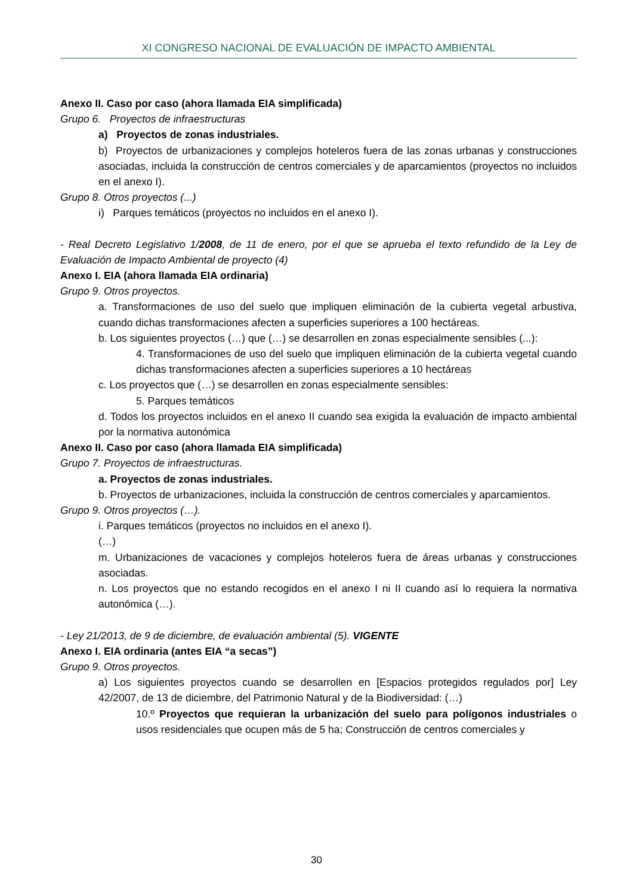XI CONGRESO NACIONAL DE EVALUACIÓN DE IMPACTO AMBIENTAL
Anexo II. Caso por caso (ahora llamada EIA simplificada)
Grupo 6. Proyectos de infraestructuras
a) Proyectos de zonas industriales.
b) Proyectos de urbanizaciones y complejos hoteleros fuera de las zonas urbanas y construcciones asociadas, incluida la construcción de centros comerciales y de aparcamientos (proyectos no incluidos en el anexo I).
Grupo 8. Otros proyectos (...)
i) Parques temáticos (proyectos no incluidos en el anexo I).
- Real Decreto Legislativo 1/2008, de 11 de enero, por el que se aprueba el texto refundido de la Ley de Evaluación de Impacto Ambiental de proyecto (4)
Anexo I. EIA (ahora llamada EIA ordinaria)
Grupo 9. Otros proyectos.
a. Transformaciones de uso del suelo que impliquen eliminación de la cubierta vegetal arbustiva, cuando dichas transformaciones afecten a superficies superiores a 100 hectáreas.
b. Los siguientes proyectos (…) que (…) se desarrollen en zonas especialmente sensibles (...):
4. Transformaciones de uso del suelo que impliquen eliminación de la cubierta vegetal cuando dichas transformaciones afecten a superficies superiores a 10 hectáreas
c. Los proyectos que (…) se desarrollen en zonas especialmente sensibles:
5. Parques temáticos
d. Todos los proyectos incluidos en el anexo II cuando sea exigida la evaluación de impacto ambiental por la normativa autonómica
Anexo II. Caso por caso (ahora llamada EIA simplificada)
Grupo 7. Proyectos de infraestructuras.
a. Proyectos de zonas industriales.
b. Proyectos de urbanizaciones, incluida la construcción de centros comerciales y aparcamientos.
Grupo 9. Otros proyectos (…).
i. Parques temáticos (proyectos no incluidos en el anexo I).
(…)
m. Urbanizaciones de vacaciones y complejos hoteleros fuera de áreas urbanas y construcciones asociadas.
n. Los proyectos que no estando recogidos en el anexo I ni II cuando así lo requiera la normativa autonómica (…).
- Ley 21/2013, de 9 de diciembre, de evaluación ambiental (5). VIGENTE
Anexo I. EIA ordinaria (antes EIA “a secas”)
Grupo 9. Otros proyectos.
a) Los siguientes proyectos cuando se desarrollen en [Espacios protegidos regulados por] Ley 42/2007, de 13 de diciembre, del Patrimonio Natural y de la Biodiversidad: (…)
10.º Proyectos que requieran la urbanización del suelo para polígonos industriales o usos residenciales que ocupen más de 5 ha; Construcción de centros comerciales y
30